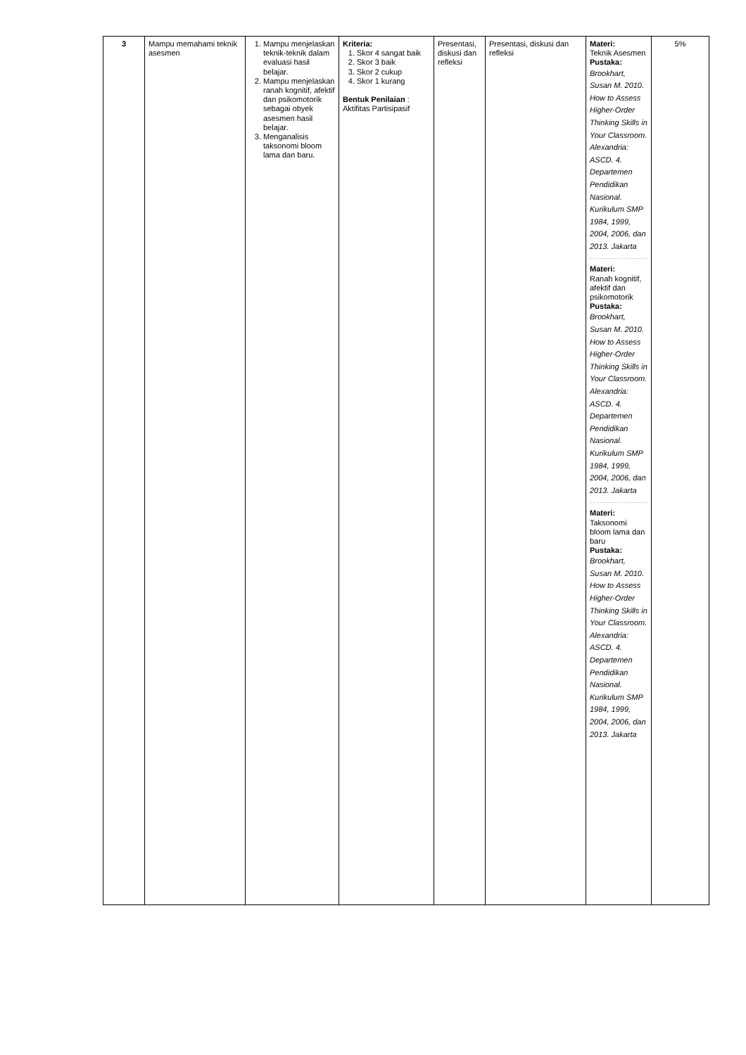| 3 | Mampu memahami teknik asesmen | 1. Mampu menjelaskan teknik-teknik dalam evaluasi hasil belajar. 2. Mampu menjelaskan ranah kognitif, afektif dan psikomotorik sebagai obyek asesmen hasil belajar. 3. Menganalisis taksonomi bloom lama dan baru. | Kriteria: 1. Skor 4 sangat baik 2. Skor 3 baik 3. Skor 2 cukup 4. Skor 1 kurang Bentuk Penilaian : Aktifitas Partisipasif | Presentasi, diskusi dan refleksi | Presentasi, diskusi dan refleksi | Materi: Teknik Asesmen Pustaka: Brookhart, Susan M. 2010. How to Assess Higher-Order Thinking Skills in Your Classroom. Alexandria: ASCD. 4. Departemen Pendidikan Nasional. Kurikulum SMP 1984, 1999, 2004, 2006, dan 2013. Jakarta Materi: Ranah kognitif, afektif dan psikomotorik Pustaka: Brookhart, Susan M. 2010. How to Assess Higher-Order Thinking Skills in Your Classroom. Alexandria: ASCD. 4. Departemen Pendidikan Nasional. Kurikulum SMP 1984, 1999, 2004, 2006, dan 2013. Jakarta Materi: Taksonomi bloom lama dan baru Pustaka: Brookhart, Susan M. 2010. How to Assess Higher-Order Thinking Skills in Your Classroom. Alexandria: ASCD. 4. Departemen Pendidikan Nasional. Kurikulum SMP 1984, 1999, 2004, 2006, dan 2013. Jakarta | 5% |